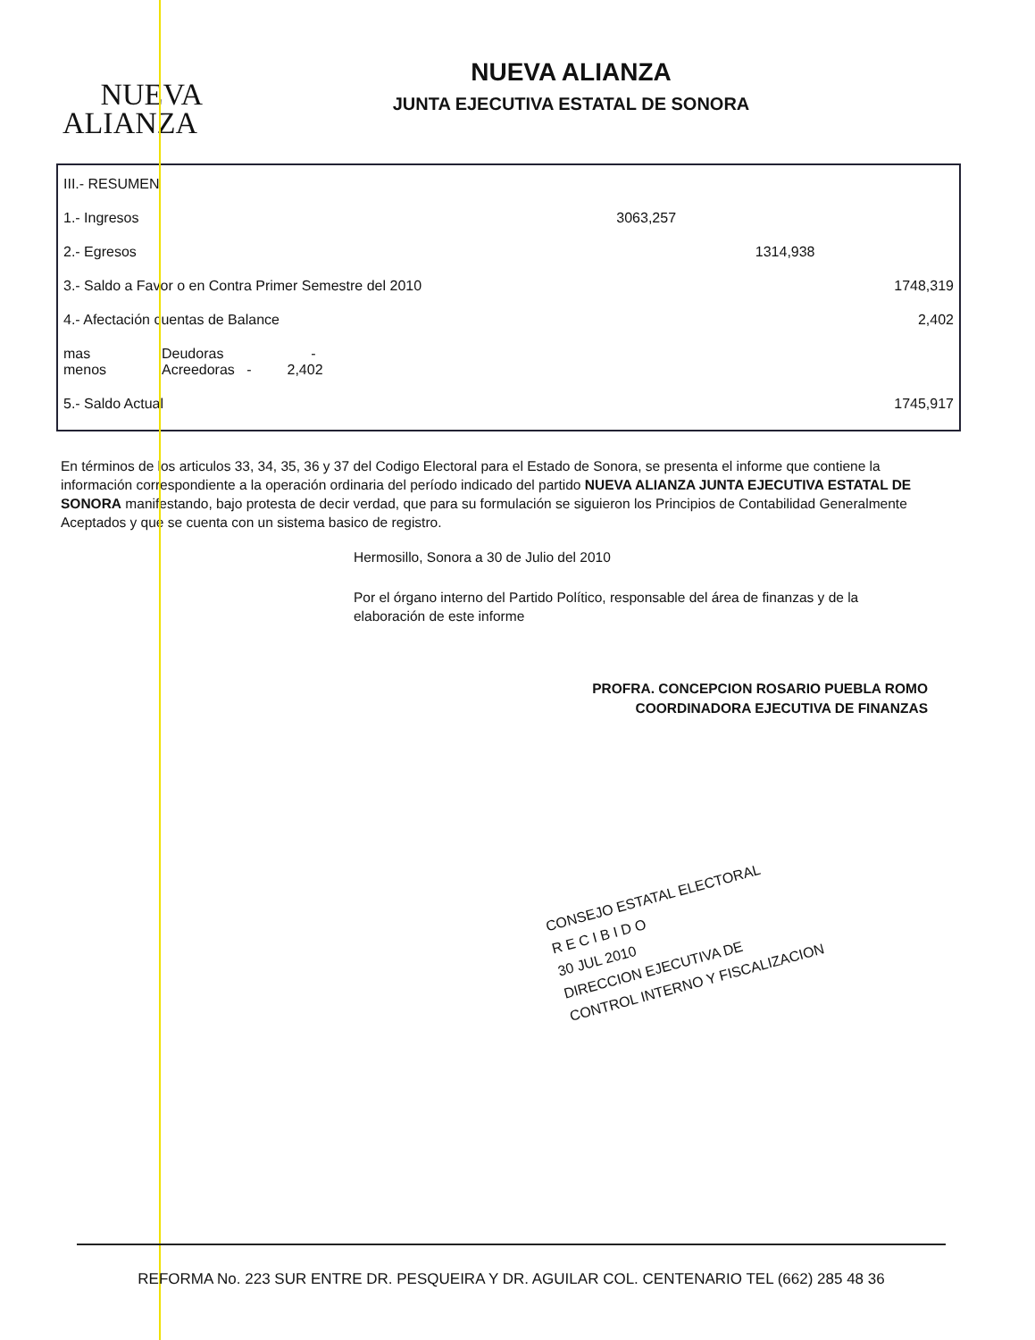NUEVA
ALIANZA
NUEVA ALIANZA
JUNTA EJECUTIVA ESTATAL DE SONORA
| III.- RESUMEN | | | | |
| 1.- Ingresos | | 3063,257 | | |
| 2.- Egresos | | | 1314,938 | |
| 3.- Saldo a Favor o en Contra Primer Semestre del 2010 | | | | 1748,319 |
| 4.- Afectación cuentas de Balance | | | | 2,402 |
| mas menos | Deudoras - Acreedoras - 2,402 | | | |
| 5.- Saldo Actual | | | | 1745,917 |
En términos de los articulos 33, 34, 35, 36 y 37 del Codigo Electoral para el Estado de Sonora, se presenta el informe que contiene la información correspondiente a la operación ordinaria del período indicado del partido NUEVA ALIANZA JUNTA EJECUTIVA ESTATAL DE SONORA manifestando, bajo protesta de decir verdad, que para su formulación se siguieron los Principios de Contabilidad Generalmente Aceptados y que se cuenta con un sistema basico de registro.
Hermosillo, Sonora a 30 de Julio del 2010
Por el órgano interno del Partido Político, responsable del área de finanzas y de la elaboración de este informe
PROFRA. CONCEPCION ROSARIO PUEBLA ROMO
COORDINADORA EJECUTIVA DE FINANZAS
CONSEJO ESTATAL ELECTORAL
R E C I B I D O
30 JUL 2010
DIRECCION EJECUTIVA DE
CONTROL INTERNO Y FISCALIZACION
REFORMA No. 223 SUR ENTRE DR. PESQUEIRA Y DR. AGUILAR COL. CENTENARIO TEL (662) 285 48 36